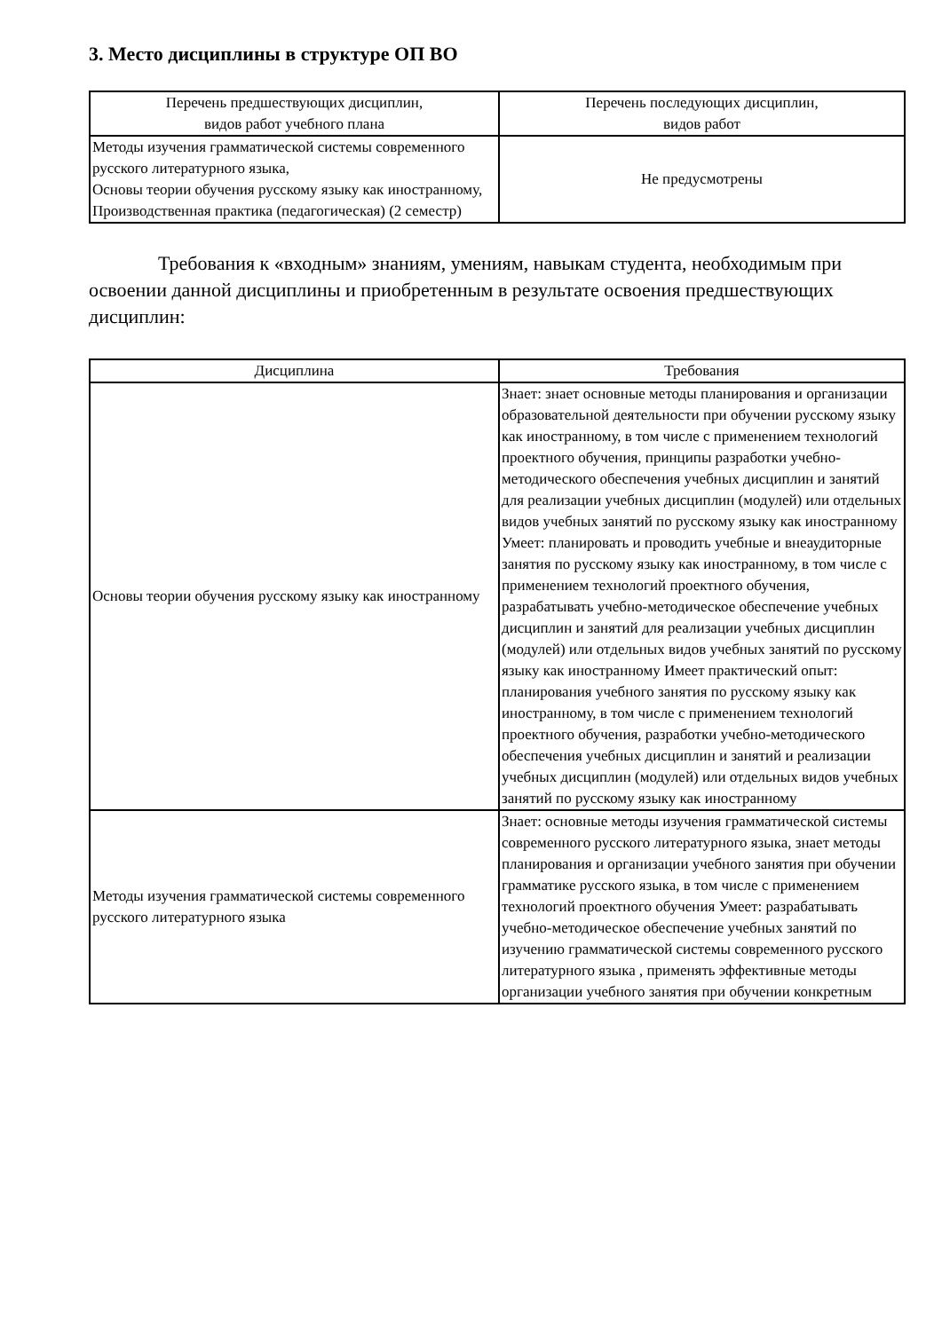3. Место дисциплины в структуре ОП ВО
| Перечень предшествующих дисциплин, видов работ учебного плана | Перечень последующих дисциплин, видов работ |
| --- | --- |
| Методы изучения грамматической системы современного русского литературного языка, Основы теории обучения русскому языку как иностранному, Производственная практика (педагогическая) (2 семестр) | Не предусмотрены |
Требования к «входным» знаниям, умениям, навыкам студента, необходимым при освоении данной дисциплины и приобретенным в результате освоения предшествующих дисциплин:
| Дисциплина | Требования |
| --- | --- |
| Основы теории обучения русскому языку как иностранному | Знает: знает основные методы планирования и организации образовательной деятельности при обучении русскому языку как иностранному, в том числе с применением технологий проектного обучения, принципы разработки учебно-методического обеспечения учебных дисциплин и занятий для реализации учебных дисциплин (модулей) или отдельных видов учебных занятий по русскому языку как иностранному Умеет: планировать и проводить учебные и внеаудиторные занятия по русскому языку как иностранному, в том числе с применением технологий проектного обучения, разрабатывать учебно-методическое обеспечение учебных дисциплин и занятий для реализации учебных дисциплин (модулей) или отдельных видов учебных занятий по русскому языку как иностранному Имеет практический опыт: планирования учебного занятия по русскому языку как иностранному, в том числе с применением технологий проектного обучения, разработки учебно-методического обеспечения учебных дисциплин и занятий и реализации учебных дисциплин (модулей) или отдельных видов учебных занятий по русскому языку как иностранному |
| Методы изучения грамматической системы современного русского литературного языка | Знает: основные методы изучения грамматической системы современного русского литературного языка, знает методы планирования и организации учебного занятия при обучении грамматике русского языка, в том числе с применением технологий проектного обучения Умеет: разрабатывать учебно-методическое обеспечение учебных занятий по изучению грамматической системы современного русского литературного языка , применять эффективные методы организации учебного занятия при обучении конкретным |